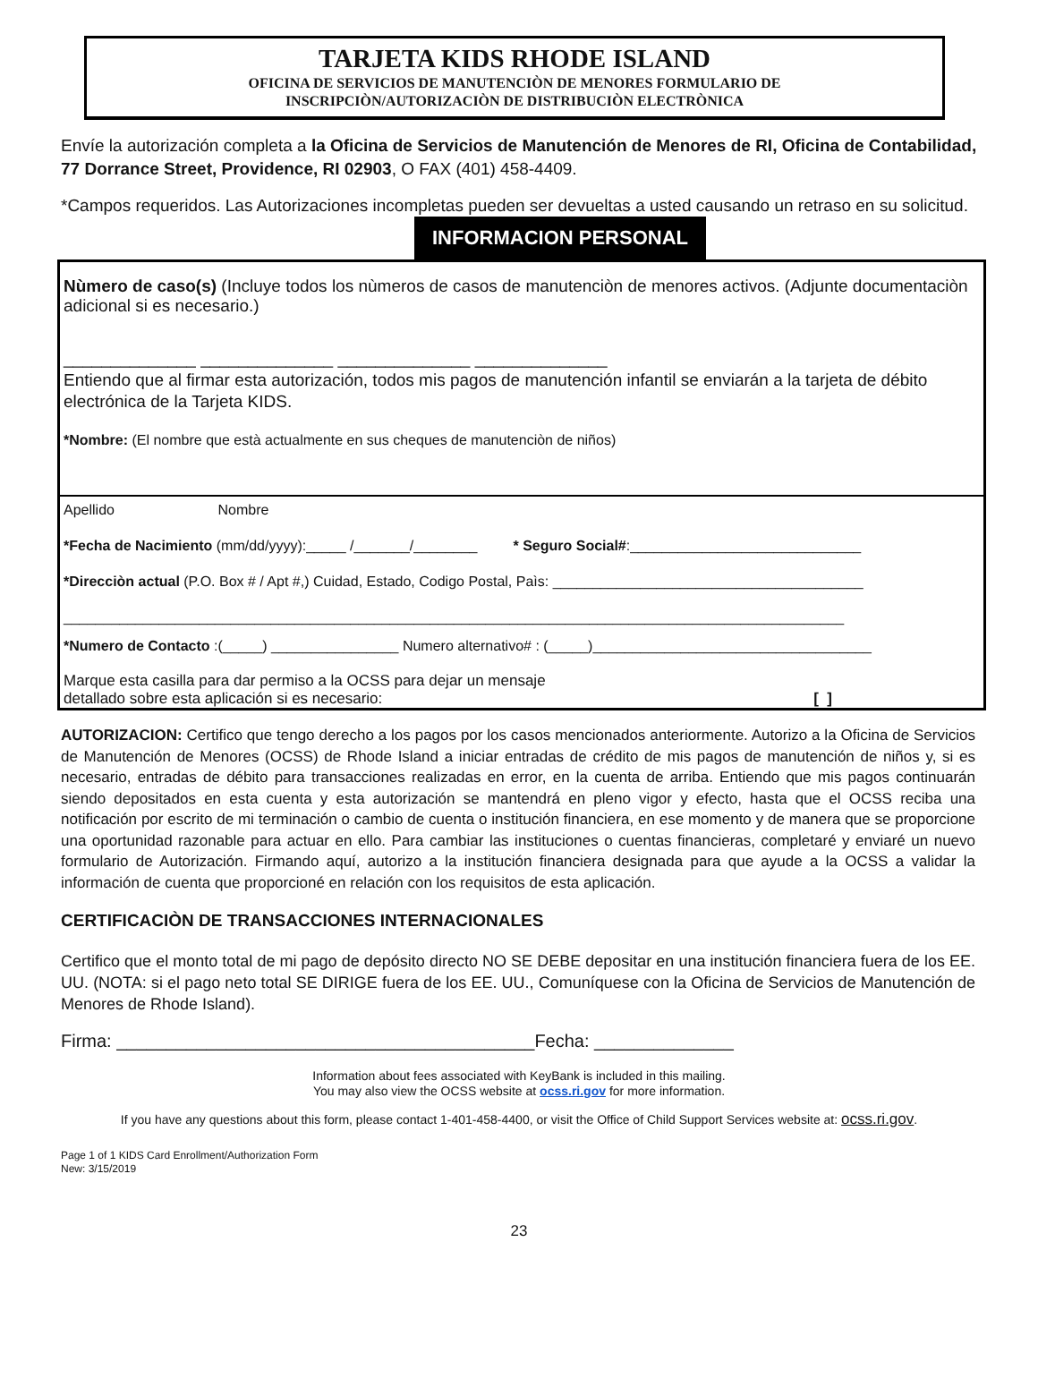TARJETA KIDS RHODE ISLAND
OFICINA DE SERVICIOS DE MANUTENCIÒN DE MENORES FORMULARIO DE
INSCRIPCIÒN/AUTORIZACIÒN DE DISTRIBUCIÒN ELECTRÒNICA
Envíe la autorización completa a la Oficina de Servicios de Manutención de Menores de RI, Oficina de Contabilidad, 77 Dorrance Street, Providence, RI 02903, O FAX (401) 458-4409.
*Campos requeridos. Las Autorizaciones incompletas pueden ser devueltas a usted causando un retraso en su solicitud. INFORMACION PERSONAL
Nùmero de caso(s) (Incluye todos los nùmeros de casos de manutenciòn de menores activos. (Adjunte documentaciòn adicional si es necesario.)
______________ ______________ ______________ ______________
Entiendo que al firmar esta autorización, todos mis pagos de manutención infantil se enviarán a la tarjeta de débito electrónica de la Tarjeta KIDS.
*Nombre: (El nombre que està actualmente en sus cheques de manutenciòn de niños)
Apellido Nombre
*Fecha de Nacimiento (mm/dd/yyyy):_____ /_______/________ * Seguro Social#:_____________________________
*Direcciòn actual (P.O. Box # / Apt #,) Cuidad, Estado, Codigo Postal, Paìs: _______________________________________
__________________________________________________________________________________________________
*Numero de Contacto :(_____) ________________ Numero alternativo# : (_____)___________________________________
Marque esta casilla para dar permiso a la OCSS para dejar un mensaje
detallado sobre esta aplicación si es necesario: [ ]
AUTORIZACION: Certifico que tengo derecho a los pagos por los casos mencionados anteriormente. Autorizo a la Oficina de Servicios de Manutención de Menores (OCSS) de Rhode Island a iniciar entradas de crédito de mis pagos de manutención de niños y, si es necesario, entradas de débito para transacciones realizadas en error, en la cuenta de arriba. Entiendo que mis pagos continuarán siendo depositados en esta cuenta y esta autorización se mantendrá en pleno vigor y efecto, hasta que el OCSS reciba una notificación por escrito de mi terminación o cambio de cuenta o institución financiera, en ese momento y de manera que se proporcione una oportunidad razonable para actuar en ello. Para cambiar las instituciones o cuentas financieras, completaré y enviaré un nuevo formulario de Autorización. Firmando aquí, autorizo a la institución financiera designada para que ayude a la OCSS a validar la información de cuenta que proporcioné en relación con los requisitos de esta aplicación.
CERTIFICACIÒN DE TRANSACCIONES INTERNACIONALES
Certifico que el monto total de mi pago de depósito directo NO SE DEBE depositar en una institución financiera fuera de los EE. UU. (NOTA: si el pago neto total SE DIRIGE fuera de los EE. UU., Comuníquese con la Oficina de Servicios de Manutención de Menores de Rhode Island).
Firma: __________________________________________Fecha: ______________
Information about fees associated with KeyBank is included in this mailing.
You may also view the OCSS website at ocss.ri.gov for more information.
If you have any questions about this form, please contact 1-401-458-4400, or visit the Office of Child Support Services website at: ocss.ri.gov.
Page 1 of 1 KIDS Card Enrollment/Authorization Form
New: 3/15/2019
23